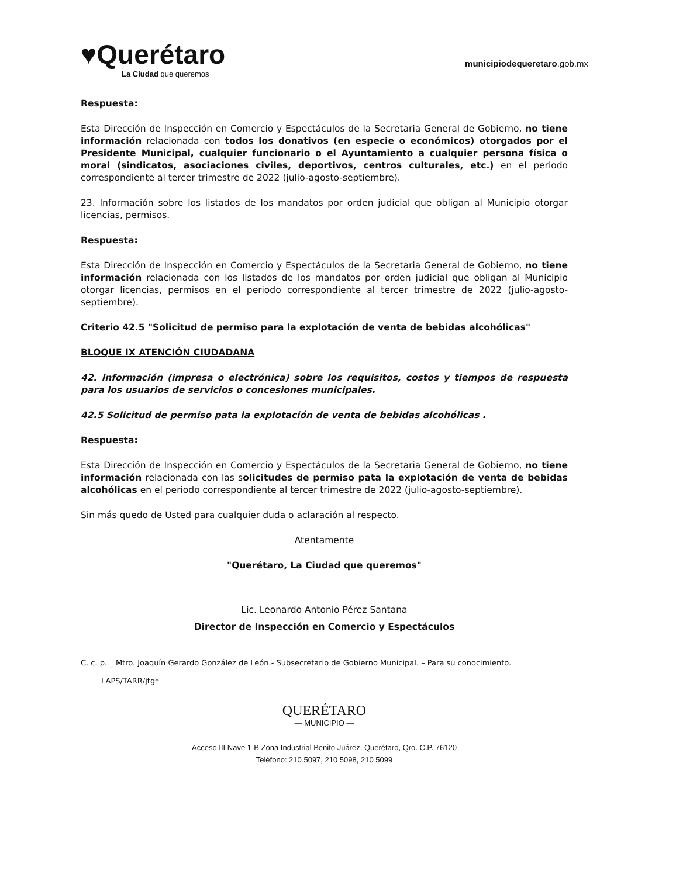♥Querétaro
La Ciudad que queremos
municipiodequeretaro.gob.mx
Respuesta:
Esta Dirección de Inspección en Comercio y Espectáculos de la Secretaria General de Gobierno, no tiene información relacionada con todos los donativos (en especie o económicos) otorgados por el Presidente Municipal, cualquier funcionario o el Ayuntamiento a cualquier persona física o moral (sindicatos, asociaciones civiles, deportivos, centros culturales, etc.) en el periodo correspondiente al tercer trimestre de 2022 (julio-agosto-septiembre).
23. Información sobre los listados de los mandatos por orden judicial que obligan al Municipio otorgar licencias, permisos.
Respuesta:
Esta Dirección de Inspección en Comercio y Espectáculos de la Secretaria General de Gobierno, no tiene información relacionada con los listados de los mandatos por orden judicial que obligan al Municipio otorgar licencias, permisos en el periodo correspondiente al tercer trimestre de 2022 (julio-agosto-septiembre).
Criterio 42.5 "Solicitud de permiso para la explotación de venta de bebidas alcohólicas"
BLOQUE IX ATENCIÓN CIUDADANA
42. Información (impresa o electrónica) sobre los requisitos, costos y tiempos de respuesta para los usuarios de servicios o concesiones municipales.
42.5 Solicitud de permiso pata la explotación de venta de bebidas alcohólicas .
Respuesta:
Esta Dirección de Inspección en Comercio y Espectáculos de la Secretaria General de Gobierno, no tiene información relacionada con las solicitudes de permiso pata la explotación de venta de bebidas alcohólicas en el periodo correspondiente al tercer trimestre de 2022 (julio-agosto-septiembre).
Sin más quedo de Usted para cualquier duda o aclaración al respecto.
Atentamente
"Querétaro, La Ciudad que queremos"
Lic. Leonardo Antonio Pérez Santana
Director de Inspección en Comercio y Espectáculos
C. c. p. _ Mtro. Joaquín Gerardo González de León.- Subsecretario de Gobierno Municipal. – Para su conocimiento.
LAPS/TARR/jtg*
QUERÉTARO
— MUNICIPIO —
Acceso III Nave 1-B Zona Industrial Benito Juárez, Querétaro, Qro. C.P. 76120
Teléfono: 210 5097, 210 5098, 210 5099